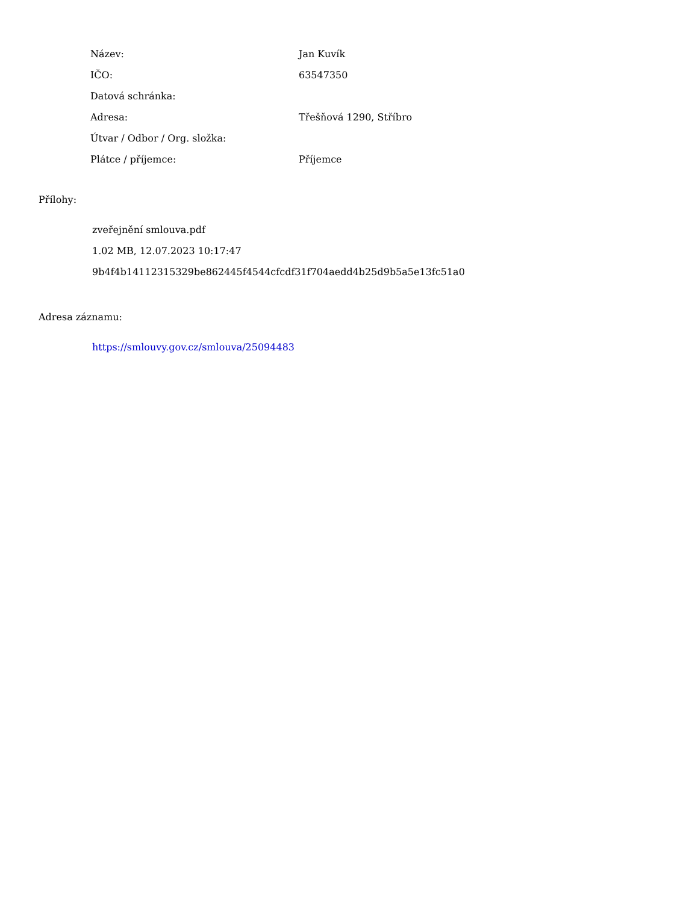| Název: | Jan Kuvík |
| IČO: | 63547350 |
| Datová schránka: | |
| Adresa: | Třešňová 1290, Stříbro |
| Útvar / Odbor / Org. složka: | |
| Plátce / příjemce: | Příjemce |
Přílohy:
zveřejnění smlouva.pdf
1.02 MB, 12.07.2023 10:17:47
9b4f4b14112315329be862445f4544cfcdf31f704aedd4b25d9b5a5e13fc51a0
Adresa záznamu:
https://smlouvy.gov.cz/smlouva/25094483